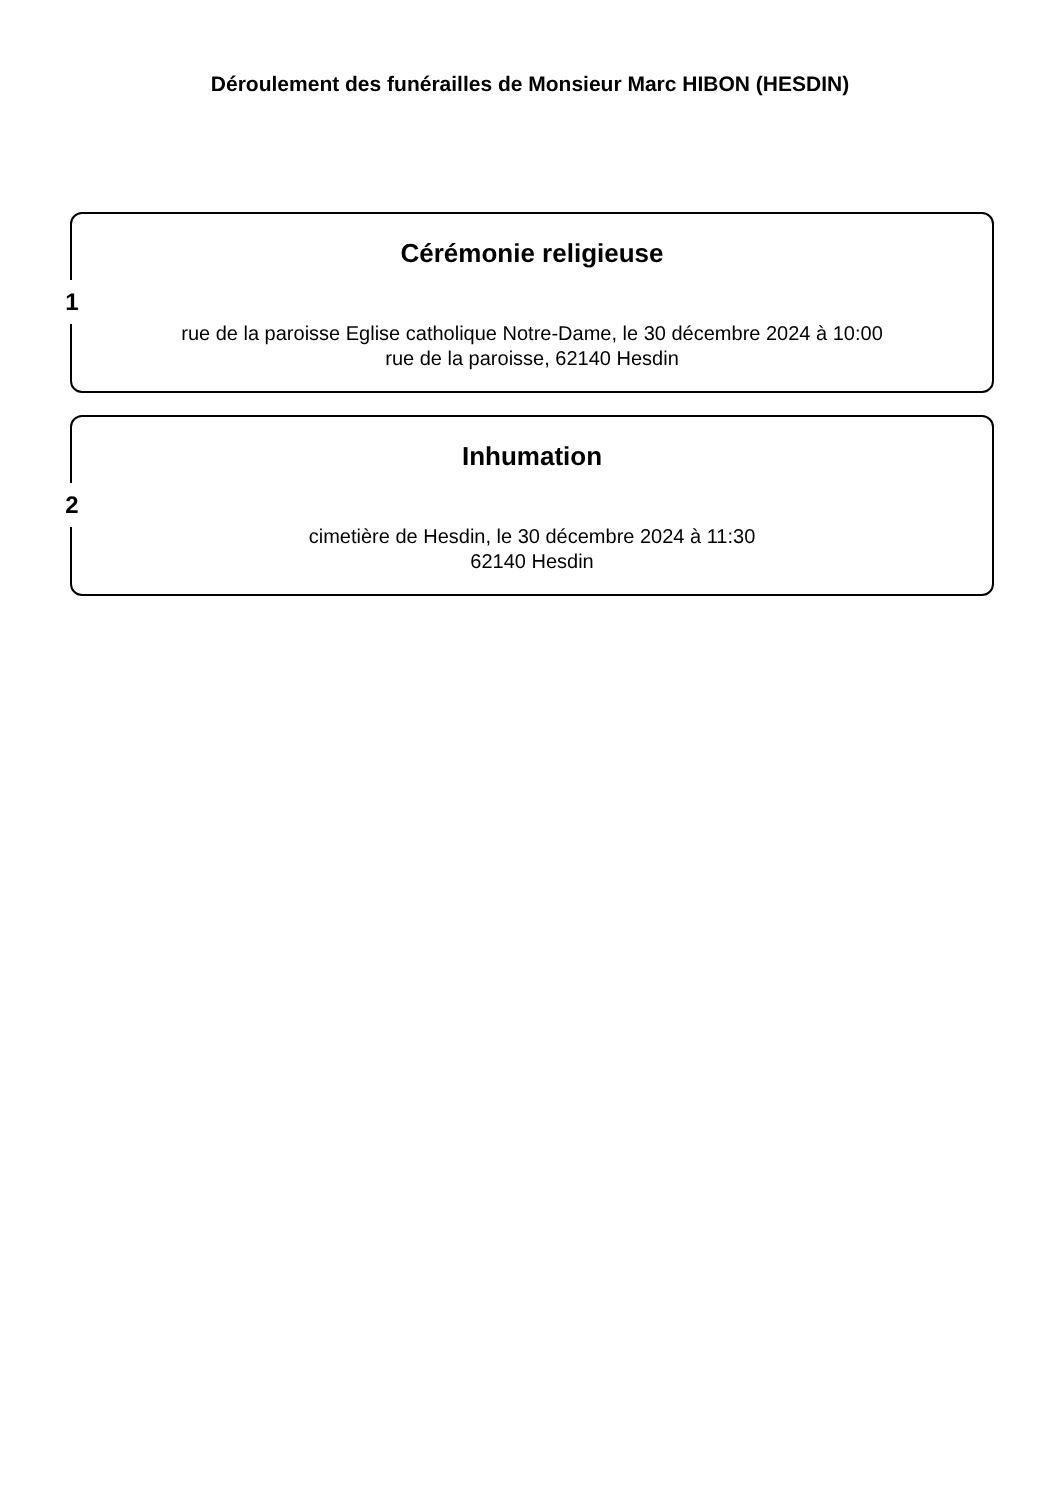Déroulement des funérailles de Monsieur Marc HIBON (HESDIN)
1
Cérémonie religieuse
rue de la paroisse Eglise catholique Notre-Dame, le 30 décembre 2024 à 10:00
rue de la paroisse, 62140 Hesdin
2
Inhumation
cimetière de Hesdin, le 30 décembre 2024 à 11:30
62140 Hesdin